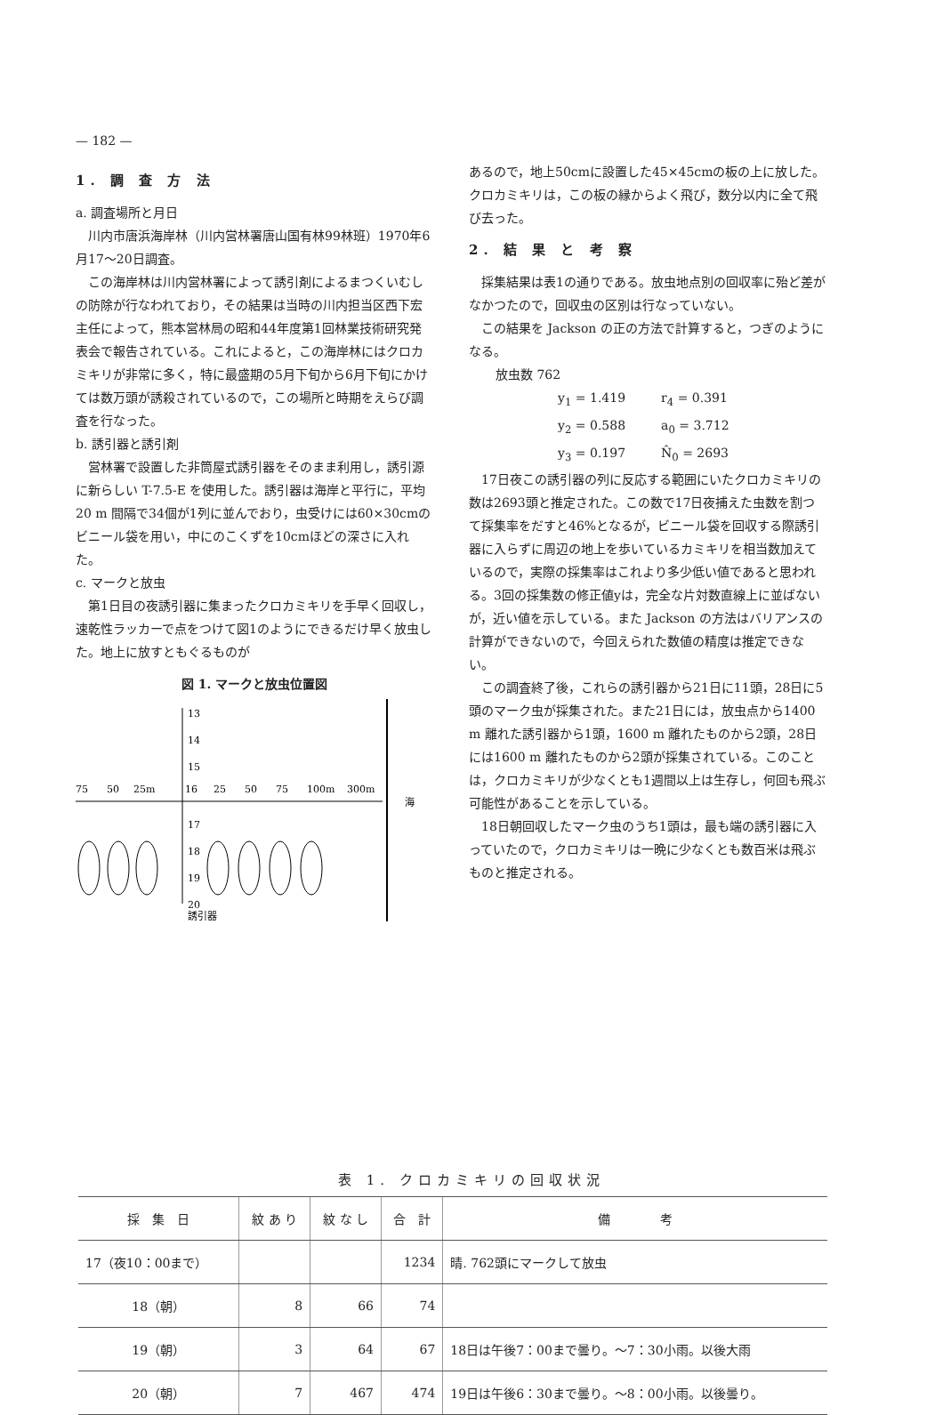— 182 —
1. 調 査 方 法
a. 調査場所と月日
川内市唐浜海岸林（川内営林署唐山国有林99林班）1970年6月17〜20日調査。
この海岸林は川内営林署によって誘引剤によるまつくいむしの防除が行なわれており，その結果は当時の川内担当区西下宏主任によって，熊本営林局の昭和44年度第1回林業技術研究発表会で報告されている。これによると，この海岸林にはクロカミキリが非常に多く，特に最盛期の5月下旬から6月下旬にかけては数万頭が誘殺されているので，この場所と時期をえらび調査を行なった。
b. 誘引器と誘引剤
営林署で設置した非筒屋式誘引器をそのまま利用し，誘引源に新らしい T-7.5-E を使用した。誘引器は海岸と平行に，平均20 m 間隔で34個が1列に並んでおり，虫受けには60×30cmのビニール袋を用い，中にのこくずを10cmほどの深さに入れた。
c. マークと放虫
第1日目の夜誘引器に集まったクロカミキリを手早く回収し，速乾性ラッカーで点をつけて図1のようにできるだけ早く放虫した。地上に放すともぐるものが
図 1. マークと放虫位置図
13
14
15
75
50
25m
16
25
50
75
100m
300m
海
17
18
19
20
誘引器
あるので，地上50cmに設置した45×45cmの板の上に放した。クロカミキリは，この板の縁からよく飛び，数分以内に全て飛び去った。
2. 結 果 と 考 察
採集結果は表1の通りである。放虫地点別の回収率に殆ど差がなかつたので，回収虫の区別は行なっていない。
この結果を Jackson の正の方法で計算すると，つぎのようになる。
放虫数 762
y<sub>1</sub> = 1.419 r<sub>4</sub> = 0.391
y<sub>2</sub> = 0.588 a<sub>0</sub> = 3.712
y<sub>3</sub> = 0.197 N̂<sub>0</sub> = 2693
17日夜この誘引器の列に反応する範囲にいたクロカミキリの数は2693頭と推定された。この数で17日夜捕えた虫数を割つて採集率をだすと46%となるが，ビニール袋を回収する際誘引器に入らずに周辺の地上を歩いているカミキリを相当数加えているので，実際の採集率はこれより多少低い値であると思われる。3回の採集数の修正値yは，完全な片対数直線上に並ばないが，近い値を示している。また Jackson の方法はバリアンスの計算ができないので，今回えられた数値の精度は推定できない。
この調査終了後，これらの誘引器から21日に11頭，28日に5頭のマーク虫が採集された。また21日には，放虫点から1400 m 離れた誘引器から1頭，1600 m 離れたものから2頭，28日には1600 m 離れたものから2頭が採集されている。このことは，クロカミキリが少なくとも1週間以上は生存し，何回も飛ぶ可能性があることを示している。
18日朝回収したマーク虫のうち1頭は，最も端の誘引器に入っていたので，クロカミキリは一晩に少なくとも数百米は飛ぶものと推定される。
表 1. クロカミキリの回収状況
| 採 集 日 | 紋 あ り | 紋 な し | 合 計 | 備 考 |
| --- | --- | --- | --- | --- |
| 17（夜10：00まで） | | | 1234 | 晴. 762頭にマークして放虫 |
| 18（朝） | 8 | 66 | 74 | |
| 19（朝） | 3 | 64 | 67 | 18日は午後7：00まで曇り。〜7：30小雨。以後大雨 |
| 20（朝） | 7 | 467 | 474 | 19日は午後6：30まで曇り。〜8：00小雨。以後曇り。 |